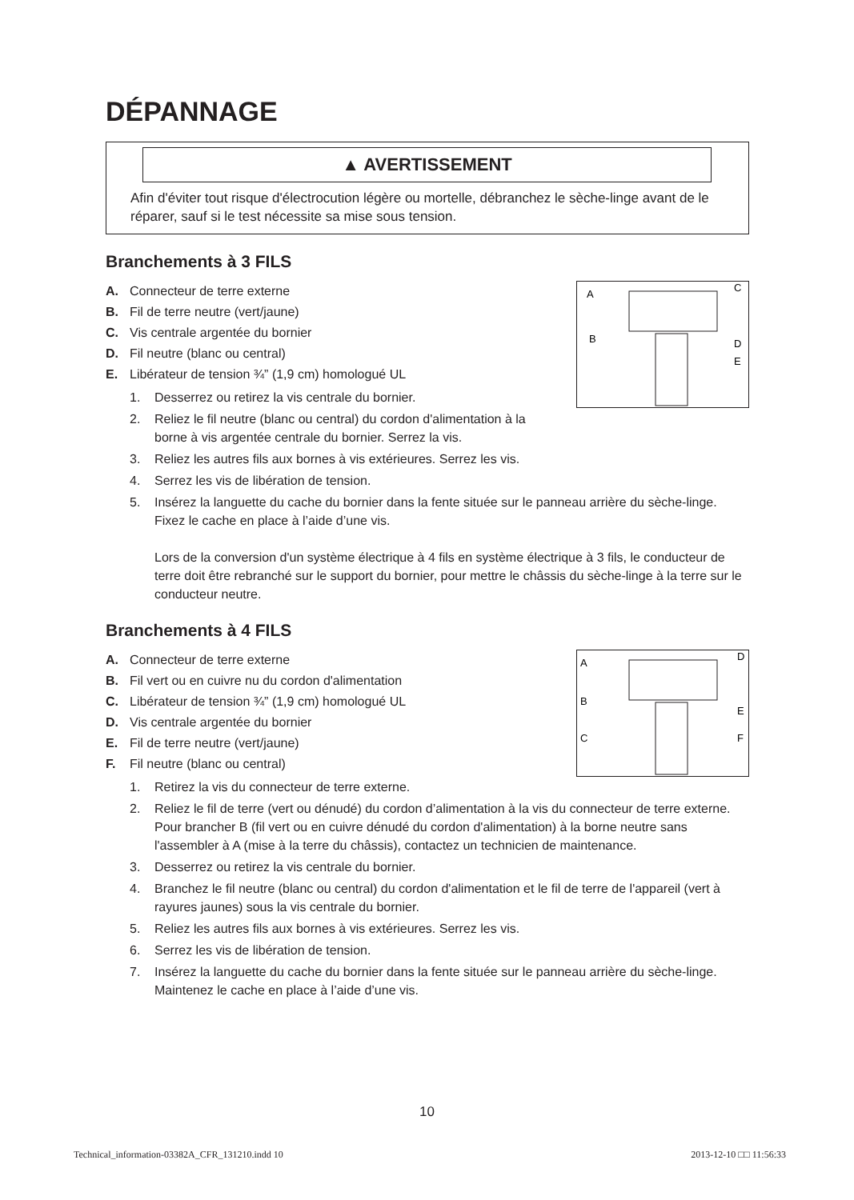DÉPANNAGE
▲ AVERTISSEMENT
Afin d'éviter tout risque d'électrocution légère ou mortelle, débranchez le sèche-linge avant de le réparer, sauf si le test nécessite sa mise sous tension.
Branchements à 3 FILS
A
C
B
D
E
A. Connecteur de terre externe
B. Fil de terre neutre (vert/jaune)
C. Vis centrale argentée du bornier
D. Fil neutre (blanc ou central)
E. Libérateur de tension ¾” (1,9 cm) homologué UL
1. Desserrez ou retirez la vis centrale du bornier.
2. Reliez le fil neutre (blanc ou central) du cordon d'alimentation à la
borne à vis argentée centrale du bornier. Serrez la vis.
3. Reliez les autres fils aux bornes à vis extérieures. Serrez les vis.
4. Serrez les vis de libération de tension.
5. Insérez la languette du cache du bornier dans la fente située sur le panneau arrière du sèche-linge. Fixez le cache en place à l’aide d’une vis.
Lors de la conversion d'un système électrique à 4 fils en système électrique à 3 fils, le conducteur de terre doit être rebranché sur le support du bornier, pour mettre le châssis du sèche-linge à la terre sur le conducteur neutre.
Branchements à 4 FILS
A
D
B
E
C
F
A. Connecteur de terre externe
B. Fil vert ou en cuivre nu du cordon d'alimentation
C. Libérateur de tension ¾” (1,9 cm) homologué UL
D. Vis centrale argentée du bornier
E. Fil de terre neutre (vert/jaune)
F. Fil neutre (blanc ou central)
1. Retirez la vis du connecteur de terre externe.
2. Reliez le fil de terre (vert ou dénudé) du cordon d’alimentation à la vis du connecteur de terre externe. Pour brancher B (fil vert ou en cuivre dénudé du cordon d'alimentation) à la borne neutre sans l'assembler à A (mise à la terre du châssis), contactez un technicien de maintenance.
3. Desserrez ou retirez la vis centrale du bornier.
4. Branchez le fil neutre (blanc ou central) du cordon d'alimentation et le fil de terre de l'appareil (vert à rayures jaunes) sous la vis centrale du bornier.
5. Reliez les autres fils aux bornes à vis extérieures. Serrez les vis.
6. Serrez les vis de libération de tension.
7. Insérez la languette du cache du bornier dans la fente située sur le panneau arrière du sèche-linge. Maintenez le cache en place à l’aide d’une vis.
10
Technical_information-03382A_CFR_131210.indd 10 2013-12-10 □□ 11:56:33